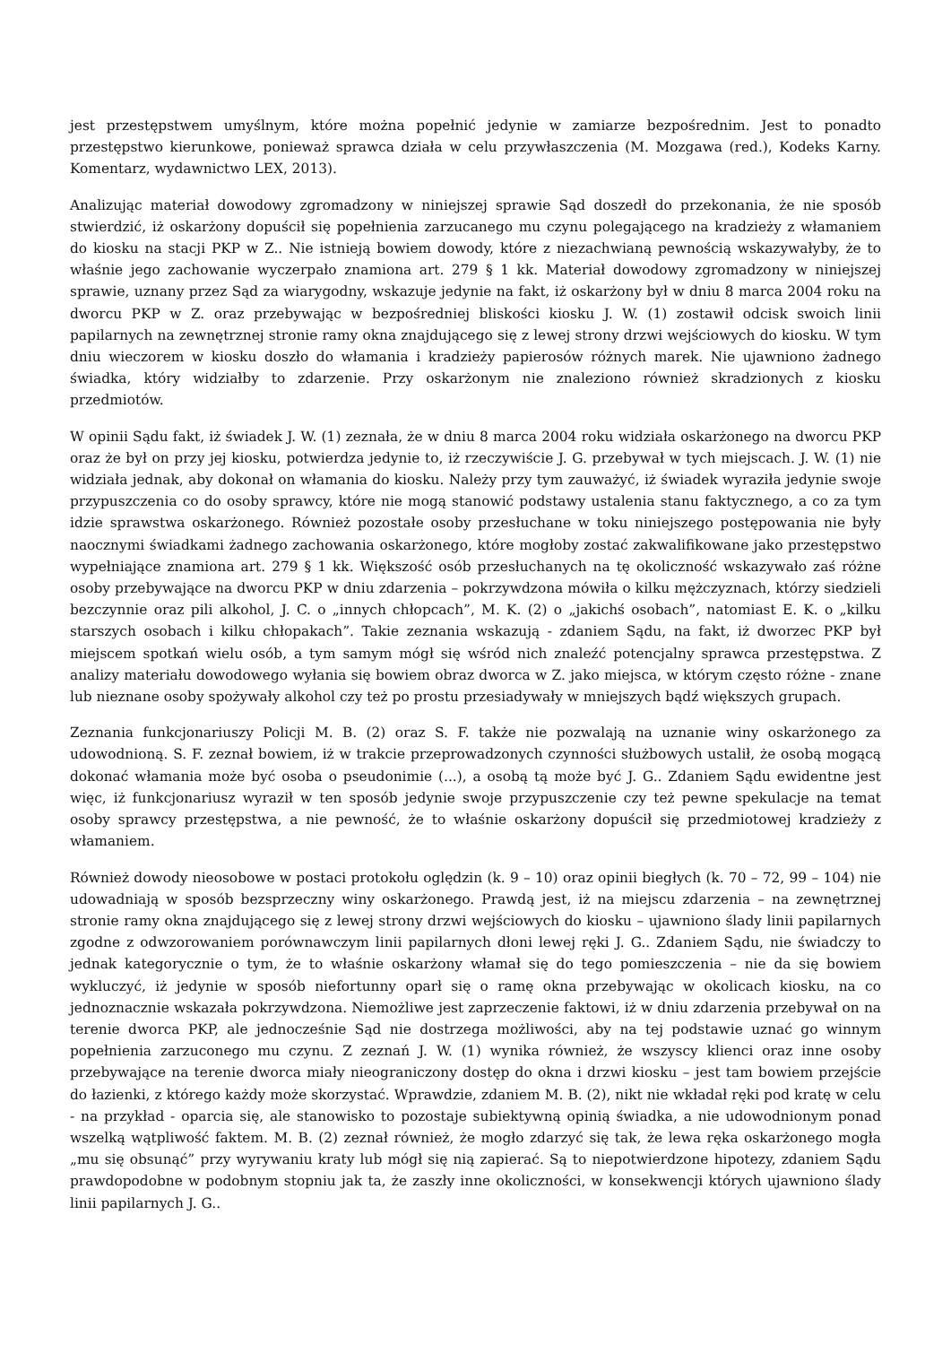jest przestępstwem umyślnym, które można popełnić jedynie w zamiarze bezpośrednim. Jest to ponadto przestępstwo kierunkowe, ponieważ sprawca działa w celu przywłaszczenia (M. Mozgawa (red.), Kodeks Karny. Komentarz, wydawnictwo LEX, 2013).
Analizując materiał dowodowy zgromadzony w niniejszej sprawie Sąd doszedł do przekonania, że nie sposób stwierdzić, iż oskarżony dopuścił się popełnienia zarzucanego mu czynu polegającego na kradzieży z włamaniem do kiosku na stacji PKP w Z.. Nie istnieją bowiem dowody, które z niezachwianą pewnością wskazywałyby, że to właśnie jego zachowanie wyczerpało znamiona art. 279 § 1 kk. Materiał dowodowy zgromadzony w niniejszej sprawie, uznany przez Sąd za wiarygodny, wskazuje jedynie na fakt, iż oskarżony był w dniu 8 marca 2004 roku na dworcu PKP w Z. oraz przebywając w bezpośredniej bliskości kiosku J. W. (1) zostawił odcisk swoich linii papilarnych na zewnętrznej stronie ramy okna znajdującego się z lewej strony drzwi wejściowych do kiosku. W tym dniu wieczorem w kiosku doszło do włamania i kradzieży papierosów różnych marek. Nie ujawniono żadnego świadka, który widziałby to zdarzenie. Przy oskarżonym nie znaleziono również skradzionych z kiosku przedmiotów.
W opinii Sądu fakt, iż świadek J. W. (1) zeznała, że w dniu 8 marca 2004 roku widziała oskarżonego na dworcu PKP oraz że był on przy jej kiosku, potwierdza jedynie to, iż rzeczywiście J. G. przebywał w tych miejscach. J. W. (1) nie widziała jednak, aby dokonał on włamania do kiosku. Należy przy tym zauważyć, iż świadek wyraziła jedynie swoje przypuszczenia co do osoby sprawcy, które nie mogą stanowić podstawy ustalenia stanu faktycznego, a co za tym idzie sprawstwa oskarżonego. Również pozostałe osoby przesłuchane w toku niniejszego postępowania nie były naocznymi świadkami żadnego zachowania oskarżonego, które mogłoby zostać zakwalifikowane jako przestępstwo wypełniające znamiona art. 279 § 1 kk. Większość osób przesłuchanych na tę okoliczność wskazywało zaś różne osoby przebywające na dworcu PKP w dniu zdarzenia – pokrzywdzona mówiła o kilku mężczyznach, którzy siedzieli bezczynnie oraz pili alkohol, J. C. o „innych chłopcach”, M. K. (2) o „jakichś osobach”, natomiast E. K. o „kilku starszych osobach i kilku chłopakach”. Takie zeznania wskazują - zdaniem Sądu, na fakt, iż dworzec PKP był miejscem spotkań wielu osób, a tym samym mógł się wśród nich znaleźć potencjalny sprawca przestępstwa. Z analizy materiału dowodowego wyłania się bowiem obraz dworca w Z. jako miejsca, w którym często różne - znane lub nieznane osoby spożywały alkohol czy też po prostu przesiadywały w mniejszych bądź większych grupach.
Zeznania funkcjonariuszy Policji M. B. (2) oraz S. F. także nie pozwalają na uznanie winy oskarżonego za udowodnioną. S. F. zeznał bowiem, iż w trakcie przeprowadzonych czynności służbowych ustalił, że osobą mogącą dokonać włamania może być osoba o pseudonimie (...), a osobą tą może być J. G.. Zdaniem Sądu ewidentne jest więc, iż funkcjonariusz wyraził w ten sposób jedynie swoje przypuszczenie czy też pewne spekulacje na temat osoby sprawcy przestępstwa, a nie pewność, że to właśnie oskarżony dopuścił się przedmiotowej kradzieży z włamaniem.
Również dowody nieosobowe w postaci protokołu oględzin (k. 9 – 10) oraz opinii biegłych (k. 70 – 72, 99 – 104) nie udowadniają w sposób bezsprzeczny winy oskarżonego. Prawdą jest, iż na miejscu zdarzenia – na zewnętrznej stronie ramy okna znajdującego się z lewej strony drzwi wejściowych do kiosku – ujawniono ślady linii papilarnych zgodne z odwzorowaniem porównawczym linii papilarnych dłoni lewej ręki J. G.. Zdaniem Sądu, nie świadczy to jednak kategorycznie o tym, że to właśnie oskarżony włamał się do tego pomieszczenia – nie da się bowiem wykluczyć, iż jedynie w sposób niefortunny oparł się o ramę okna przebywając w okolicach kiosku, na co jednoznacznie wskazała pokrzywdzona. Niemożliwe jest zaprzeczenie faktowi, iż w dniu zdarzenia przebywał on na terenie dworca PKP, ale jednocześnie Sąd nie dostrzega możliwości, aby na tej podstawie uznać go winnym popełnienia zarzuconego mu czynu. Z zeznań J. W. (1) wynika również, że wszyscy klienci oraz inne osoby przebywające na terenie dworca miały nieograniczony dostęp do okna i drzwi kiosku – jest tam bowiem przejście do łazienki, z którego każdy może skorzystać. Wprawdzie, zdaniem M. B. (2), nikt nie wkładał ręki pod kratę w celu - na przykład - oparcia się, ale stanowisko to pozostaje subiektywną opinią świadka, a nie udowodnionym ponad wszelką wątpliwość faktem. M. B. (2) zeznał również, że mogło zdarzyć się tak, że lewa ręka oskarżonego mogła „mu się obsunąć” przy wyrywaniu kraty lub mógł się nią zapierać. Są to niepotwierdzone hipotezy, zdaniem Sądu prawdopodobne w podobnym stopniu jak ta, że zaszły inne okoliczności, w konsekwencji których ujawniono ślady linii papilarnych J. G..